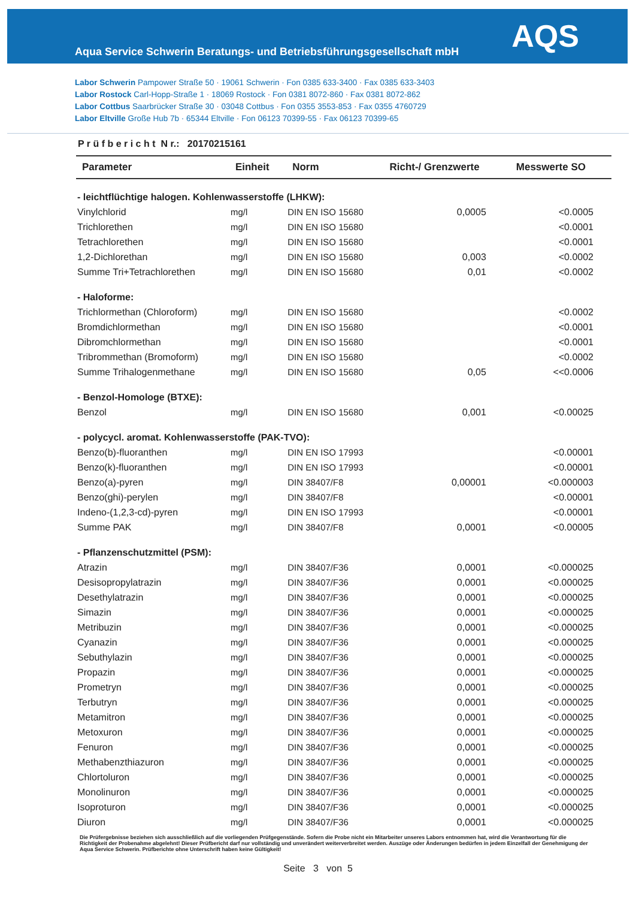Aqua Service Schwerin Beratungs- und Betriebsführungsgesellschaft mbH
AQS
Labor Schwerin Pampower Straße 50 · 19061 Schwerin · Fon 0385 633-3400 · Fax 0385 633-3403
Labor Rostock Carl-Hopp-Straße 1 · 18069 Rostock · Fon 0381 8072-860 · Fax 0381 8072-862
Labor Cottbus Saarbrücker Straße 30 · 03048 Cottbus · Fon 0355 3553-853 · Fax 0355 4760729
Labor Eltville Große Hub 7b · 65344 Eltville · Fon 06123 70399-55 · Fax 06123 70399-65
P r ü f b e r i c h t N r.: 20170215161
| Parameter | Einheit | Norm | Richt-/ Grenzwerte | Messwerte SO |
| --- | --- | --- | --- | --- |
| - leichtflüchtige halogen. Kohlenwasserstoffe (LHKW): | | | | |
| Vinylchlorid | mg/l | DIN EN ISO 15680 | 0,0005 | <0.0005 |
| Trichlorethen | mg/l | DIN EN ISO 15680 | | <0.0001 |
| Tetrachlorethen | mg/l | DIN EN ISO 15680 | | <0.0001 |
| 1,2-Dichlorethan | mg/l | DIN EN ISO 15680 | 0,003 | <0.0002 |
| Summe Tri+Tetrachlorethen | mg/l | DIN EN ISO 15680 | 0,01 | <0.0002 |
| - Haloforme: | | | | |
| Trichlormethan (Chloroform) | mg/l | DIN EN ISO 15680 | | <0.0002 |
| Bromdichlormethan | mg/l | DIN EN ISO 15680 | | <0.0001 |
| Dibromchlormethan | mg/l | DIN EN ISO 15680 | | <0.0001 |
| Tribrommethan (Bromoform) | mg/l | DIN EN ISO 15680 | | <0.0002 |
| Summe Trihalogenmethane | mg/l | DIN EN ISO 15680 | 0,05 | <<0.0006 |
| - Benzol-Homologe (BTXE): | | | | |
| Benzol | mg/l | DIN EN ISO 15680 | 0,001 | <0.00025 |
| - polycycl. aromat. Kohlenwasserstoffe (PAK-TVO): | | | | |
| Benzo(b)-fluoranthen | mg/l | DIN EN ISO 17993 | | <0.00001 |
| Benzo(k)-fluoranthen | mg/l | DIN EN ISO 17993 | | <0.00001 |
| Benzo(a)-pyren | mg/l | DIN 38407/F8 | 0,00001 | <0.000003 |
| Benzo(ghi)-perylen | mg/l | DIN 38407/F8 | | <0.00001 |
| Indeno-(1,2,3-cd)-pyren | mg/l | DIN EN ISO 17993 | | <0.00001 |
| Summe PAK | mg/l | DIN 38407/F8 | 0,0001 | <0.00005 |
| - Pflanzenschutzmittel (PSM): | | | | |
| Atrazin | mg/l | DIN 38407/F36 | 0,0001 | <0.000025 |
| Desisopropylatrazin | mg/l | DIN 38407/F36 | 0,0001 | <0.000025 |
| Desethylatrazin | mg/l | DIN 38407/F36 | 0,0001 | <0.000025 |
| Simazin | mg/l | DIN 38407/F36 | 0,0001 | <0.000025 |
| Metribuzin | mg/l | DIN 38407/F36 | 0,0001 | <0.000025 |
| Cyanazin | mg/l | DIN 38407/F36 | 0,0001 | <0.000025 |
| Sebuthylazin | mg/l | DIN 38407/F36 | 0,0001 | <0.000025 |
| Propazin | mg/l | DIN 38407/F36 | 0,0001 | <0.000025 |
| Prometryn | mg/l | DIN 38407/F36 | 0,0001 | <0.000025 |
| Terbutryn | mg/l | DIN 38407/F36 | 0,0001 | <0.000025 |
| Metamitron | mg/l | DIN 38407/F36 | 0,0001 | <0.000025 |
| Metoxuron | mg/l | DIN 38407/F36 | 0,0001 | <0.000025 |
| Fenuron | mg/l | DIN 38407/F36 | 0,0001 | <0.000025 |
| Methabenzthiazuron | mg/l | DIN 38407/F36 | 0,0001 | <0.000025 |
| Chlortoluron | mg/l | DIN 38407/F36 | 0,0001 | <0.000025 |
| Monolinuron | mg/l | DIN 38407/F36 | 0,0001 | <0.000025 |
| Isoproturon | mg/l | DIN 38407/F36 | 0,0001 | <0.000025 |
| Diuron | mg/l | DIN 38407/F36 | 0,0001 | <0.000025 |
Die Prüfergebnisse beziehen sich ausschließlich auf die vorliegenden Prüfgegenstände. Sofern die Probe nicht ein Mitarbeiter unseres Labors entnommen hat, wird die Verantwortung für die Richtigkeit der Probenahme abgelehnt! Dieser Prüfbericht darf nur vollständig und unverändert weiterverbreitet werden. Auszüge oder Änderungen bedürfen in jedem Einzelfall der Genehmigung der Aqua Service Schwerin. Prüfberichte ohne Unterschrift haben keine Gültigkeit!
Seite 3 von 5